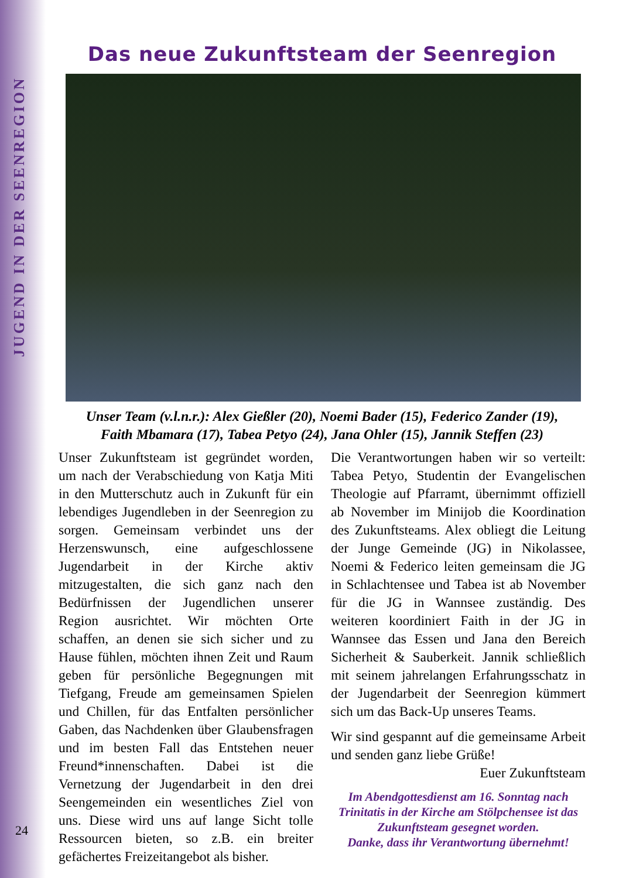JUGEND IN DER SEENREGION
Das neue Zukunftsteam der Seenregion
Unser Team (v.l.n.r.): Alex Gießler (20), Noemi Bader (15), Federico Zander (19),
Faith Mbamara (17), Tabea Petyo (24), Jana Ohler (15), Jannik Steffen (23)
Unser Zukunftsteam ist gegründet worden, um nach der Verabschiedung von Katja Miti in den Mutterschutz auch in Zukunft für ein lebendiges Jugendleben in der Seenregion zu sorgen. Gemeinsam verbindet uns der Herzenswunsch, eine aufgeschlossene Jugendarbeit in der Kirche aktiv mitzugestalten, die sich ganz nach den Bedürfnissen der Jugendlichen unserer Region ausrichtet. Wir möchten Orte schaffen, an denen sie sich sicher und zu Hause fühlen, möchten ihnen Zeit und Raum geben für persönliche Begegnungen mit Tiefgang, Freude am gemeinsamen Spielen und Chillen, für das Entfalten persönlicher Gaben, das Nachdenken über Glaubensfragen und im besten Fall das Entstehen neuer Freund*innenschaften. Dabei ist die Vernetzung der Jugendarbeit in den drei Seengemeinden ein wesentliches Ziel von uns. Diese wird uns auf lange Sicht tolle Ressourcen bieten, so z.B. ein breiter gefächertes Freizeitangebot als bisher.
Die Verantwortungen haben wir so verteilt: Tabea Petyo, Studentin der Evangelischen Theologie auf Pfarramt, übernimmt offiziell ab November im Minijob die Koordination des Zukunftsteams. Alex obliegt die Leitung der Junge Gemeinde (JG) in Nikolassee, Noemi & Federico leiten gemeinsam die JG in Schlachtensee und Tabea ist ab November für die JG in Wannsee zuständig. Des weiteren koordiniert Faith in der JG in Wannsee das Essen und Jana den Bereich Sicherheit & Sauberkeit. Jannik schließlich mit seinem jahrelangen Erfahrungsschatz in der Jugendarbeit der Seenregion kümmert sich um das Back-Up unseres Teams.
Wir sind gespannt auf die gemeinsame Arbeit und senden ganz liebe Grüße!
Euer Zukunftsteam
Im Abendgottesdienst am 16. Sonntag nach Trinitatis in der Kirche am Stölpchensee ist das Zukunftsteam gesegnet worden.
Danke, dass ihr Verantwortung übernehmt!
24